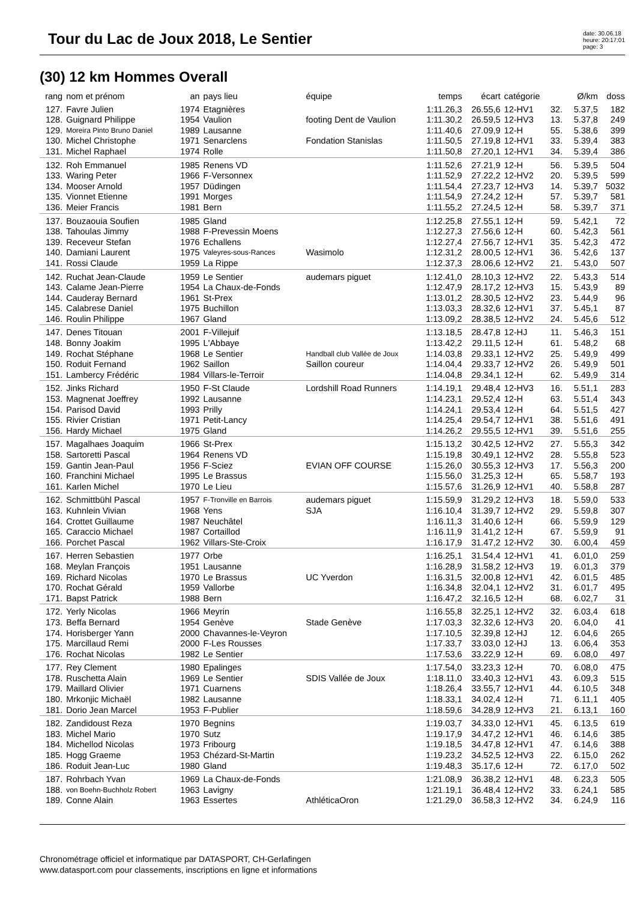Tour du Lac de Joux 2018, Le Sentier
date: 30.06.18
heure: 20:17:01
page: 3
(30) 12 km Hommes Overall
| rang | nom et prénom | an | pays lieu | équipe | temps | écart | catégorie | | Ø/km | doss |
| --- | --- | --- | --- | --- | --- | --- | --- | --- | --- | --- |
| 127. | Favre Julien | 1974 | Etagnières | | 1:11.26,3 | 26.55,6 | 12-HV1 | 32. | 5.37,5 | 182 |
| 128. | Guignard Philippe | 1954 | Vaulion | footing Dent de Vaulion | 1:11.30,2 | 26.59,5 | 12-HV3 | 13. | 5.37,8 | 249 |
| 129. | Moreira Pinto Bruno Daniel | 1989 | Lausanne | | 1:11.40,6 | 27.09,9 | 12-H | 55. | 5.38,6 | 399 |
| 130. | Michel Christophe | 1971 | Senarclens | Fondation Stanislas | 1:11.50,5 | 27.19,8 | 12-HV1 | 33. | 5.39,4 | 383 |
| 131. | Michel Raphael | 1974 | Rolle | | 1:11.50,8 | 27.20,1 | 12-HV1 | 34. | 5.39,4 | 386 |
| 132. | Roh Emmanuel | 1985 | Renens VD | | 1:11.52,6 | 27.21,9 | 12-H | 56. | 5.39,5 | 504 |
| 133. | Waring Peter | 1966 | F-Versonnex | | 1:11.52,9 | 27.22,2 | 12-HV2 | 20. | 5.39,5 | 599 |
| 134. | Mooser Arnold | 1957 | Düdingen | | 1:11.54,4 | 27.23,7 | 12-HV3 | 14. | 5.39,7 | 5032 |
| 135. | Vionnet Etienne | 1991 | Morges | | 1:11.54,9 | 27.24,2 | 12-H | 57. | 5.39,7 | 581 |
| 136. | Meier Francis | 1981 | Bern | | 1:11.55,2 | 27.24,5 | 12-H | 58. | 5.39,7 | 371 |
| 137. | Bouzaouia Soufien | 1985 | Gland | | 1:12.25,8 | 27.55,1 | 12-H | 59. | 5.42,1 | 72 |
| 138. | Tahoulas Jimmy | 1988 | F-Prevessin Moens | | 1:12.27,3 | 27.56,6 | 12-H | 60. | 5.42,3 | 561 |
| 139. | Receveur Stefan | 1976 | Echallens | | 1:12.27,4 | 27.56,7 | 12-HV1 | 35. | 5.42,3 | 472 |
| 140. | Damiani Laurent | 1975 | Valeyres-sous-Rances | Wasimolo | 1:12.31,2 | 28.00,5 | 12-HV1 | 36. | 5.42,6 | 137 |
| 141. | Rossi Claude | 1959 | La Rippe | | 1:12.37,3 | 28.06,6 | 12-HV2 | 21. | 5.43,0 | 507 |
| 142. | Ruchat Jean-Claude | 1959 | Le Sentier | audemars piguet | 1:12.41,0 | 28.10,3 | 12-HV2 | 22. | 5.43,3 | 514 |
| 143. | Calame Jean-Pierre | 1954 | La Chaux-de-Fonds | | 1:12.47,9 | 28.17,2 | 12-HV3 | 15. | 5.43,9 | 89 |
| 144. | Cauderay Bernard | 1961 | St-Prex | | 1:13.01,2 | 28.30,5 | 12-HV2 | 23. | 5.44,9 | 96 |
| 145. | Calabrese Daniel | 1975 | Buchillon | | 1:13.03,3 | 28.32,6 | 12-HV1 | 37. | 5.45,1 | 87 |
| 146. | Roulin Philippe | 1967 | Gland | | 1:13.09,2 | 28.38,5 | 12-HV2 | 24. | 5.45,6 | 512 |
| 147. | Denes Titouan | 2001 | F-Villejuif | | 1:13.18,5 | 28.47,8 | 12-HJ | 11. | 5.46,3 | 151 |
| 148. | Bonny Joakim | 1995 | L'Abbaye | | 1:13.42,2 | 29.11,5 | 12-H | 61. | 5.48,2 | 68 |
| 149. | Rochat Stéphane | 1968 | Le Sentier | Handball club Vallée de Joux | 1:14.03,8 | 29.33,1 | 12-HV2 | 25. | 5.49,9 | 499 |
| 150. | Roduit Fernand | 1962 | Saillon | Saillon coureur | 1:14.04,4 | 29.33,7 | 12-HV2 | 26. | 5.49,9 | 501 |
| 151. | Lambercy Frédéric | 1984 | Villars-le-Terroir | | 1:14.04,8 | 29.34,1 | 12-H | 62. | 5.49,9 | 314 |
| 152. | Jinks Richard | 1950 | F-St Claude | Lordshill Road Runners | 1:14.19,1 | 29.48,4 | 12-HV3 | 16. | 5.51,1 | 283 |
| 153. | Magnenat Joeffrey | 1992 | Lausanne | | 1:14.23,1 | 29.52,4 | 12-H | 63. | 5.51,4 | 343 |
| 154. | Parisod David | 1993 | Prilly | | 1:14.24,1 | 29.53,4 | 12-H | 64. | 5.51,5 | 427 |
| 155. | Rivier Cristian | 1971 | Petit-Lancy | | 1:14.25,4 | 29.54,7 | 12-HV1 | 38. | 5.51,6 | 491 |
| 156. | Hardy Michael | 1975 | Gland | | 1:14.26,2 | 29.55,5 | 12-HV1 | 39. | 5.51,6 | 255 |
| 157. | Magalhaes Joaquim | 1966 | St-Prex | | 1:15.13,2 | 30.42,5 | 12-HV2 | 27. | 5.55,3 | 342 |
| 158. | Sartoretti Pascal | 1964 | Renens VD | | 1:15.19,8 | 30.49,1 | 12-HV2 | 28. | 5.55,8 | 523 |
| 159. | Gantin Jean-Paul | 1956 | F-Sciez | EVIAN OFF COURSE | 1:15.26,0 | 30.55,3 | 12-HV3 | 17. | 5.56,3 | 200 |
| 160. | Franchini Michael | 1995 | Le Brassus | | 1:15.56,0 | 31.25,3 | 12-H | 65. | 5.58,7 | 193 |
| 161. | Karlen Michel | 1970 | Le Lieu | | 1:15.57,6 | 31.26,9 | 12-HV1 | 40. | 5.58,8 | 287 |
| 162. | Schmittbühl Pascal | 1957 | F-Tronville en Barrois | audemars piguet | 1:15.59,9 | 31.29,2 | 12-HV3 | 18. | 5.59,0 | 533 |
| 163. | Kuhnlein Vivian | 1968 | Yens | SJA | 1:16.10,4 | 31.39,7 | 12-HV2 | 29. | 5.59,8 | 307 |
| 164. | Crottet Guillaume | 1987 | Neuchâtel | | 1:16.11,3 | 31.40,6 | 12-H | 66. | 5.59,9 | 129 |
| 165. | Caraccio Michael | 1987 | Cortaillod | | 1:16.11,9 | 31.41,2 | 12-H | 67. | 5.59,9 | 91 |
| 166. | Porchet Pascal | 1962 | Villars-Ste-Croix | | 1:16.17,9 | 31.47,2 | 12-HV2 | 30. | 6.00,4 | 459 |
| 167. | Herren Sebastien | 1977 | Orbe | | 1:16.25,1 | 31.54,4 | 12-HV1 | 41. | 6.01,0 | 259 |
| 168. | Meylan François | 1951 | Lausanne | | 1:16.28,9 | 31.58,2 | 12-HV3 | 19. | 6.01,3 | 379 |
| 169. | Richard Nicolas | 1970 | Le Brassus | UC Yverdon | 1:16.31,5 | 32.00,8 | 12-HV1 | 42. | 6.01,5 | 485 |
| 170. | Rochat Gérald | 1959 | Vallorbe | | 1:16.34,8 | 32.04,1 | 12-HV2 | 31. | 6.01,7 | 495 |
| 171. | Bapst Patrick | 1988 | Bern | | 1:16.47,2 | 32.16,5 | 12-H | 68. | 6.02,7 | 31 |
| 172. | Yerly Nicolas | 1966 | Meyrin | | 1:16.55,8 | 32.25,1 | 12-HV2 | 32. | 6.03,4 | 618 |
| 173. | Beffa Bernard | 1954 | Genève | Stade Genève | 1:17.03,3 | 32.32,6 | 12-HV3 | 20. | 6.04,0 | 41 |
| 174. | Horisberger Yann | 2000 | Chavannes-le-Veyron | | 1:17.10,5 | 32.39,8 | 12-HJ | 12. | 6.04,6 | 265 |
| 175. | Marcillaud Remi | 2000 | F-Les Rousses | | 1:17.33,7 | 33.03,0 | 12-HJ | 13. | 6.06,4 | 353 |
| 176. | Rochat Nicolas | 1982 | Le Sentier | | 1:17.53,6 | 33.22,9 | 12-H | 69. | 6.08,0 | 497 |
| 177. | Rey Clement | 1980 | Epalinges | | 1:17.54,0 | 33.23,3 | 12-H | 70. | 6.08,0 | 475 |
| 178. | Ruschetta Alain | 1969 | Le Sentier | SDIS Vallée de Joux | 1:18.11,0 | 33.40,3 | 12-HV1 | 43. | 6.09,3 | 515 |
| 179. | Maillard Olivier | 1971 | Cuarnens | | 1:18.26,4 | 33.55,7 | 12-HV1 | 44. | 6.10,5 | 348 |
| 180. | Mrkonjic Michaël | 1982 | Lausanne | | 1:18.33,1 | 34.02,4 | 12-H | 71. | 6.11,1 | 405 |
| 181. | Dorio Jean Marcel | 1953 | F-Publier | | 1:18.59,6 | 34.28,9 | 12-HV3 | 21. | 6.13,1 | 160 |
| 182. | Zandidoust Reza | 1970 | Begnins | | 1:19.03,7 | 34.33,0 | 12-HV1 | 45. | 6.13,5 | 619 |
| 183. | Michel Mario | 1970 | Sutz | | 1:19.17,9 | 34.47,2 | 12-HV1 | 46. | 6.14,6 | 385 |
| 184. | Michellod Nicolas | 1973 | Fribourg | | 1:19.18,5 | 34.47,8 | 12-HV1 | 47. | 6.14,6 | 388 |
| 185. | Hogg Graeme | 1953 | Chézard-St-Martin | | 1:19.23,2 | 34.52,5 | 12-HV3 | 22. | 6.15,0 | 262 |
| 186. | Roduit Jean-Luc | 1980 | Gland | | 1:19.48,3 | 35.17,6 | 12-H | 72. | 6.17,0 | 502 |
| 187. | Rohrbach Yvan | 1969 | La Chaux-de-Fonds | | 1:21.08,9 | 36.38,2 | 12-HV1 | 48. | 6.23,3 | 505 |
| 188. | von Boehn-Buchholz Robert | 1963 | Lavigny | | 1:21.19,1 | 36.48,4 | 12-HV2 | 33. | 6.24,1 | 585 |
| 189. | Conne Alain | 1963 | Essertes | AthléticaOron | 1:21.29,0 | 36.58,3 | 12-HV2 | 34. | 6.24,9 | 116 |
Chronométrage officiel et informatique par DATASPORT, CH-Gerlafingen
www.datasport.com pour classements, inscriptions en ligne et informations